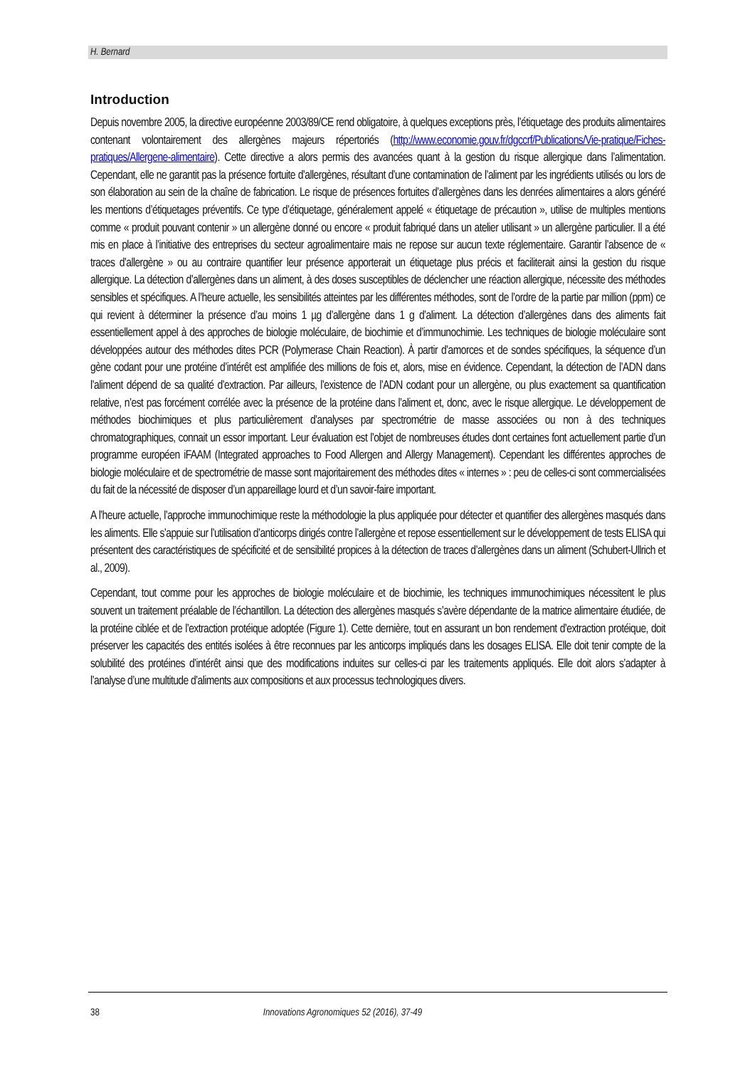H. Bernard
Introduction
Depuis novembre 2005, la directive européenne 2003/89/CE rend obligatoire, à quelques exceptions près, l’étiquetage des produits alimentaires contenant volontairement des allergènes majeurs répertoriés (http://www.economie.gouv.fr/dgccrf/Publications/Vie-pratique/Fiches-pratiques/Allergene-alimentaire). Cette directive a alors permis des avancées quant à la gestion du risque allergique dans l’alimentation. Cependant, elle ne garantit pas la présence fortuite d’allergènes, résultant d’une contamination de l’aliment par les ingrédients utilisés ou lors de son élaboration au sein de la chaîne de fabrication. Le risque de présences fortuites d’allergènes dans les denrées alimentaires a alors généré les mentions d’étiquetages préventifs. Ce type d’étiquetage, généralement appelé « étiquetage de précaution », utilise de multiples mentions comme « produit pouvant contenir » un allergène donné ou encore « produit fabriqué dans un atelier utilisant » un allergène particulier. Il a été mis en place à l’initiative des entreprises du secteur agroalimentaire mais ne repose sur aucun texte réglementaire. Garantir l’absence de « traces d’allergène » ou au contraire quantifier leur présence apporterait un étiquetage plus précis et faciliterait ainsi la gestion du risque allergique. La détection d’allergènes dans un aliment, à des doses susceptibles de déclencher une réaction allergique, nécessite des méthodes sensibles et spécifiques. A l’heure actuelle, les sensibilités atteintes par les différentes méthodes, sont de l’ordre de la partie par million (ppm) ce qui revient à déterminer la présence d’au moins 1 µg d’allergène dans 1 g d’aliment. La détection d’allergènes dans des aliments fait essentiellement appel à des approches de biologie moléculaire, de biochimie et d’immunochimie. Les techniques de biologie moléculaire sont développées autour des méthodes dites PCR (Polymerase Chain Reaction). À partir d’amorces et de sondes spécifiques, la séquence d’un gène codant pour une protéine d’intérêt est amplifiée des millions de fois et, alors, mise en évidence. Cependant, la détection de l’ADN dans l’aliment dépend de sa qualité d’extraction. Par ailleurs, l’existence de l’ADN codant pour un allergène, ou plus exactement sa quantification relative, n’est pas forcément corrélée avec la présence de la protéine dans l’aliment et, donc, avec le risque allergique. Le développement de méthodes biochimiques et plus particulièrement d’analyses par spectrométrie de masse associées ou non à des techniques chromatographiques, connait un essor important. Leur évaluation est l’objet de nombreuses études dont certaines font actuellement partie d’un programme européen iFAAM (Integrated approaches to Food Allergen and Allergy Management). Cependant les différentes approches de biologie moléculaire et de spectrométrie de masse sont majoritairement des méthodes dites « internes » : peu de celles-ci sont commercialisées du fait de la nécessité de disposer d’un appareillage lourd et d’un savoir-faire important.
A l’heure actuelle, l’approche immunochimique reste la méthodologie la plus appliquée pour détecter et quantifier des allergènes masqués dans les aliments. Elle s’appuie sur l’utilisation d’anticorps dirigés contre l’allergène et repose essentiellement sur le développement de tests ELISA qui présentent des caractéristiques de spécificité et de sensibilité propices à la détection de traces d’allergènes dans un aliment (Schubert-Ullrich et al., 2009).
Cependant, tout comme pour les approches de biologie moléculaire et de biochimie, les techniques immunochimiques nécessitent le plus souvent un traitement préalable de l’échantillon. La détection des allergènes masqués s’avère dépendante de la matrice alimentaire étudiée, de la protéine ciblée et de l’extraction protéique adoptée (Figure 1). Cette dernière, tout en assurant un bon rendement d’extraction protéique, doit préserver les capacités des entités isolées à être reconnues par les anticorps impliqués dans les dosages ELISA. Elle doit tenir compte de la solubilité des protéines d’intérêt ainsi que des modifications induites sur celles-ci par les traitements appliqués. Elle doit alors s’adapter à l’analyse d’une multitude d’aliments aux compositions et aux processus technologiques divers.
38 Innovations Agronomiques 52 (2016), 37-49